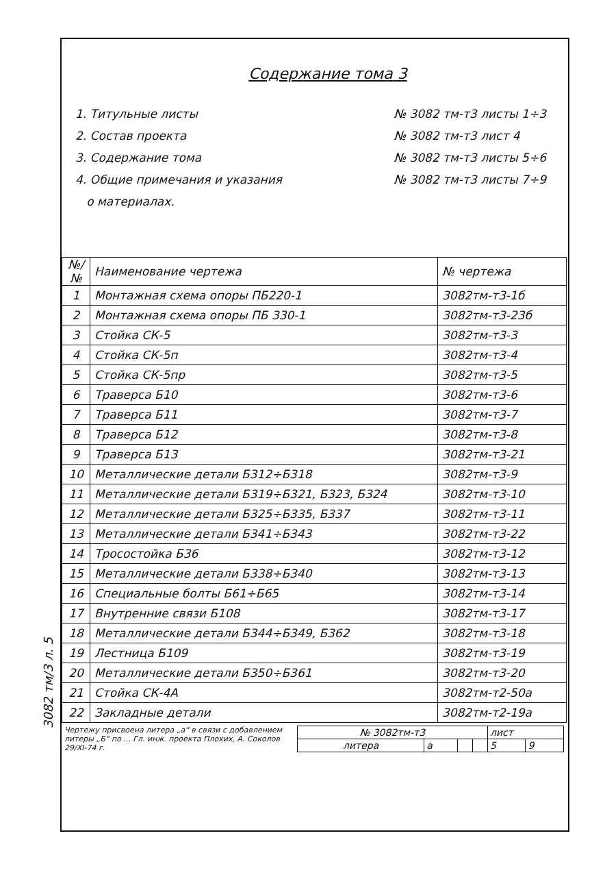3082 тм/3 л. 5
Содержание тома 3
1. Титульные листы
2. Состав проекта
3. Содержание тома
4. Общие примечания и указания
о материалах.
№ 3082 тм-т3 листы 1÷3
№ 3082 тм-т3 лист 4
№ 3082 тм-т3 листы 5÷6
№ 3082 тм-т3 листы 7÷9
| №/№ | Наименование чертежа | № чертежа |
| --- | --- | --- |
| 1 | Монтажная схема опоры ПБ220-1 | 3082тм-т3-1б |
| 2 | Монтажная схема опоры ПБ 330-1 | 3082тм-т3-23б |
| 3 | Стойка СК-5 | 3082тм-т3-3 |
| 4 | Стойка СК-5п | 3082тм-т3-4 |
| 5 | Стойка СК-5пр | 3082тм-т3-5 |
| 6 | Траверса Б10 | 3082тм-т3-6 |
| 7 | Траверса Б11 | 3082тм-т3-7 |
| 8 | Траверса Б12 | 3082тм-т3-8 |
| 9 | Траверса Б13 | 3082тм-т3-21 |
| 10 | Металлические детали Б312÷Б318 | 3082тм-т3-9 |
| 11 | Металлические детали Б319÷Б321, Б323, Б324 | 3082тм-т3-10 |
| 12 | Металлические детали Б325÷Б335, Б337 | 3082тм-т3-11 |
| 13 | Металлические детали Б341÷Б343 | 3082тм-т3-22 |
| 14 | Тросостойка Б36 | 3082тм-т3-12 |
| 15 | Металлические детали Б338÷Б340 | 3082тм-т3-13 |
| 16 | Специальные болты Б61÷Б65 | 3082тм-т3-14 |
| 17 | Внутренние связи Б108 | 3082тм-т3-17 |
| 18 | Металлические детали Б344÷Б349, Б362 | 3082тм-т3-18 |
| 19 | Лестница Б109 | 3082тм-т3-19 |
| 20 | Металлические детали Б350÷Б361 | 3082тм-т3-20 |
| 21 | Стойка СК-4А | 3082тм-т2-50а |
| 22 | Закладные детали | 3082тм-т2-19а |
Чертежу присвоена литера „а“ в связи с добавлением литеры „Б“ по ... Гл. инж. проекта Плохих, А. Соколов
29/XI-74 г.
| № 3082тм-т3 | | | | лист | |
| литера | а | | | 5 | 9 |